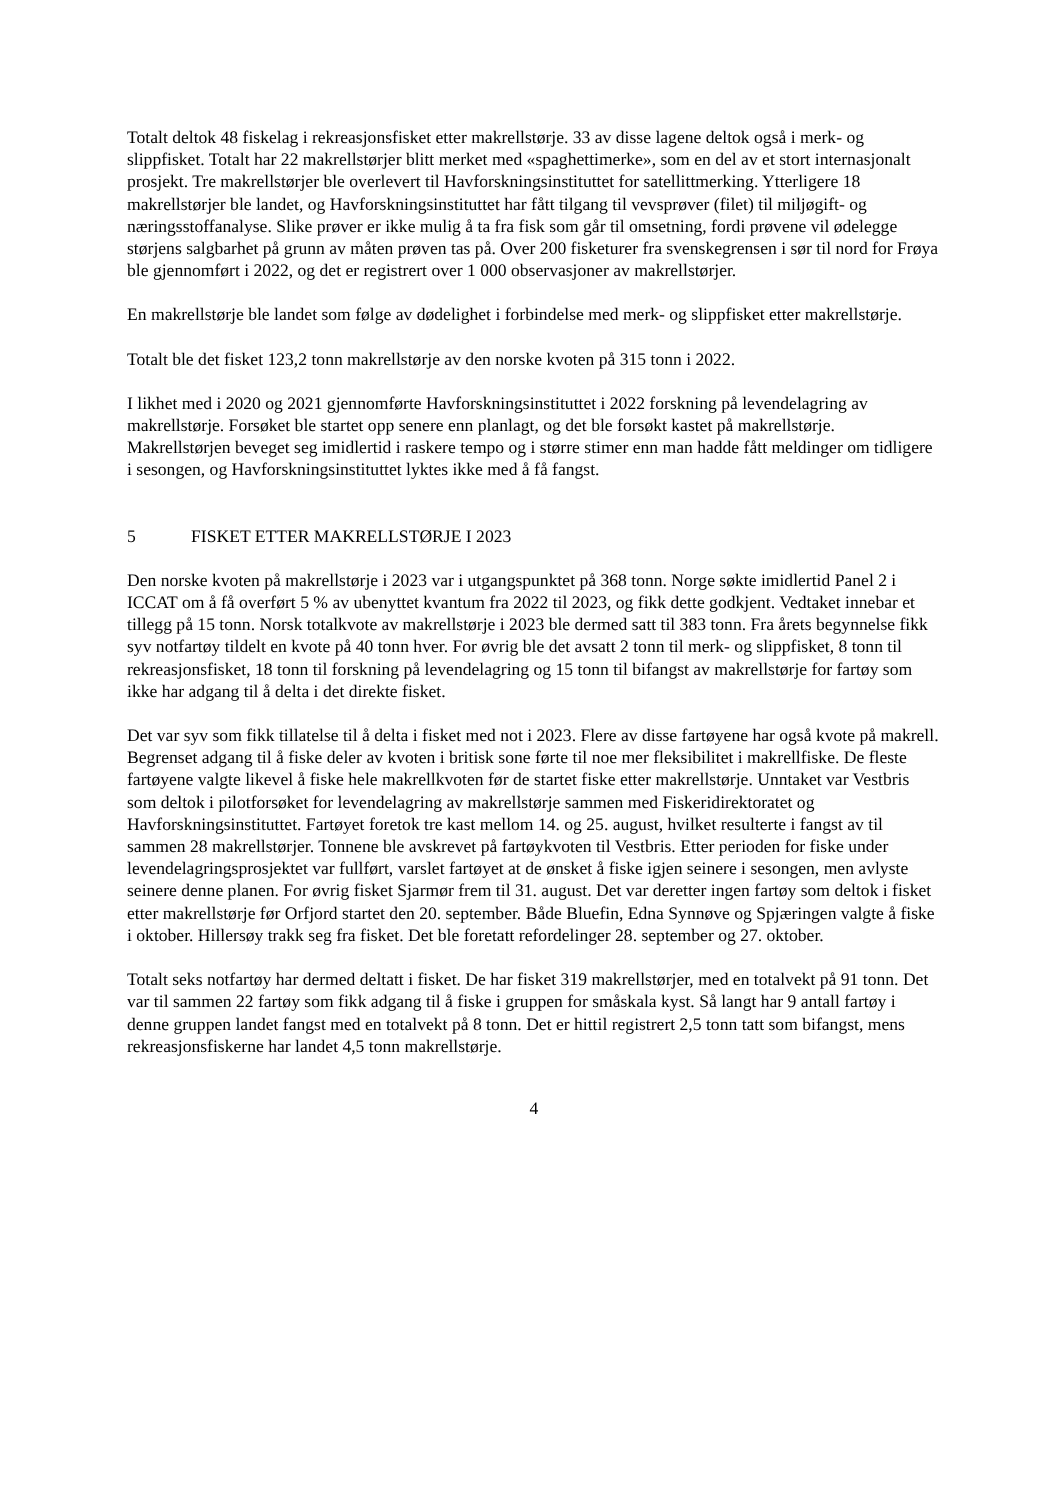Totalt deltok 48 fiskelag i rekreasjonsfisket etter makrellstørje. 33 av disse lagene deltok også i merk- og slippfisket. Totalt har 22 makrellstørjer blitt merket med «spaghettimerke», som en del av et stort internasjonalt prosjekt. Tre makrellstørjer ble overlevert til Havforskningsinstituttet for satellittmerking. Ytterligere 18 makrellstørjer ble landet, og Havforskningsinstituttet har fått tilgang til vevsprøver (filet) til miljøgift- og næringsstoffanalyse. Slike prøver er ikke mulig å ta fra fisk som går til omsetning, fordi prøvene vil ødelegge størjens salgbarhet på grunn av måten prøven tas på. Over 200 fisketurer fra svenskegrensen i sør til nord for Frøya ble gjennomført i 2022, og det er registrert over 1 000 observasjoner av makrellstørjer.
En makrellstørje ble landet som følge av dødelighet i forbindelse med merk- og slippfisket etter makrellstørje.
Totalt ble det fisket 123,2 tonn makrellstørje av den norske kvoten på 315 tonn i 2022.
I likhet med i 2020 og 2021 gjennomførte Havforskningsinstituttet i 2022 forskning på levendelagring av makrellstørje. Forsøket ble startet opp senere enn planlagt, og det ble forsøkt kastet på makrellstørje. Makrellstørjen beveget seg imidlertid i raskere tempo og i større stimer enn man hadde fått meldinger om tidligere i sesongen, og Havforskningsinstituttet lyktes ikke med å få fangst.
5 FISKET ETTER MAKRELLSTØRJE I 2023
Den norske kvoten på makrellstørje i 2023 var i utgangspunktet på 368 tonn. Norge søkte imidlertid Panel 2 i ICCAT om å få overført 5 % av ubenyttet kvantum fra 2022 til 2023, og fikk dette godkjent. Vedtaket innebar et tillegg på 15 tonn. Norsk totalkvote av makrellstørje i 2023 ble dermed satt til 383 tonn. Fra årets begynnelse fikk syv notfartøy tildelt en kvote på 40 tonn hver. For øvrig ble det avsatt 2 tonn til merk- og slippfisket, 8 tonn til rekreasjonsfisket, 18 tonn til forskning på levendelagring og 15 tonn til bifangst av makrellstørje for fartøy som ikke har adgang til å delta i det direkte fisket.
Det var syv som fikk tillatelse til å delta i fisket med not i 2023. Flere av disse fartøyene har også kvote på makrell. Begrenset adgang til å fiske deler av kvoten i britisk sone førte til noe mer fleksibilitet i makrellfiske. De fleste fartøyene valgte likevel å fiske hele makrellkvoten før de startet fiske etter makrellstørje. Unntaket var Vestbris som deltok i pilotforsøket for levendelagring av makrellstørje sammen med Fiskeridirektoratet og Havforskningsinstituttet. Fartøyet foretok tre kast mellom 14. og 25. august, hvilket resulterte i fangst av til sammen 28 makrellstørjer. Tonnene ble avskrevet på fartøykvoten til Vestbris. Etter perioden for fiske under levendelagringsprosjektet var fullført, varslet fartøyet at de ønsket å fiske igjen seinere i sesongen, men avlyste seinere denne planen. For øvrig fisket Sjarmør frem til 31. august. Det var deretter ingen fartøy som deltok i fisket etter makrellstørje før Orfjord startet den 20. september. Både Bluefin, Edna Synnøve og Spjæringen valgte å fiske i oktober. Hillersøy trakk seg fra fisket. Det ble foretatt refordelinger 28. september og 27. oktober.
Totalt seks notfartøy har dermed deltatt i fisket. De har fisket 319 makrellstørjer, med en totalvekt på 91 tonn. Det var til sammen 22 fartøy som fikk adgang til å fiske i gruppen for småskala kyst. Så langt har 9 antall fartøy i denne gruppen landet fangst med en totalvekt på 8 tonn. Det er hittil registrert 2,5 tonn tatt som bifangst, mens rekreasjonsfiskerne har landet 4,5 tonn makrellstørje.
4